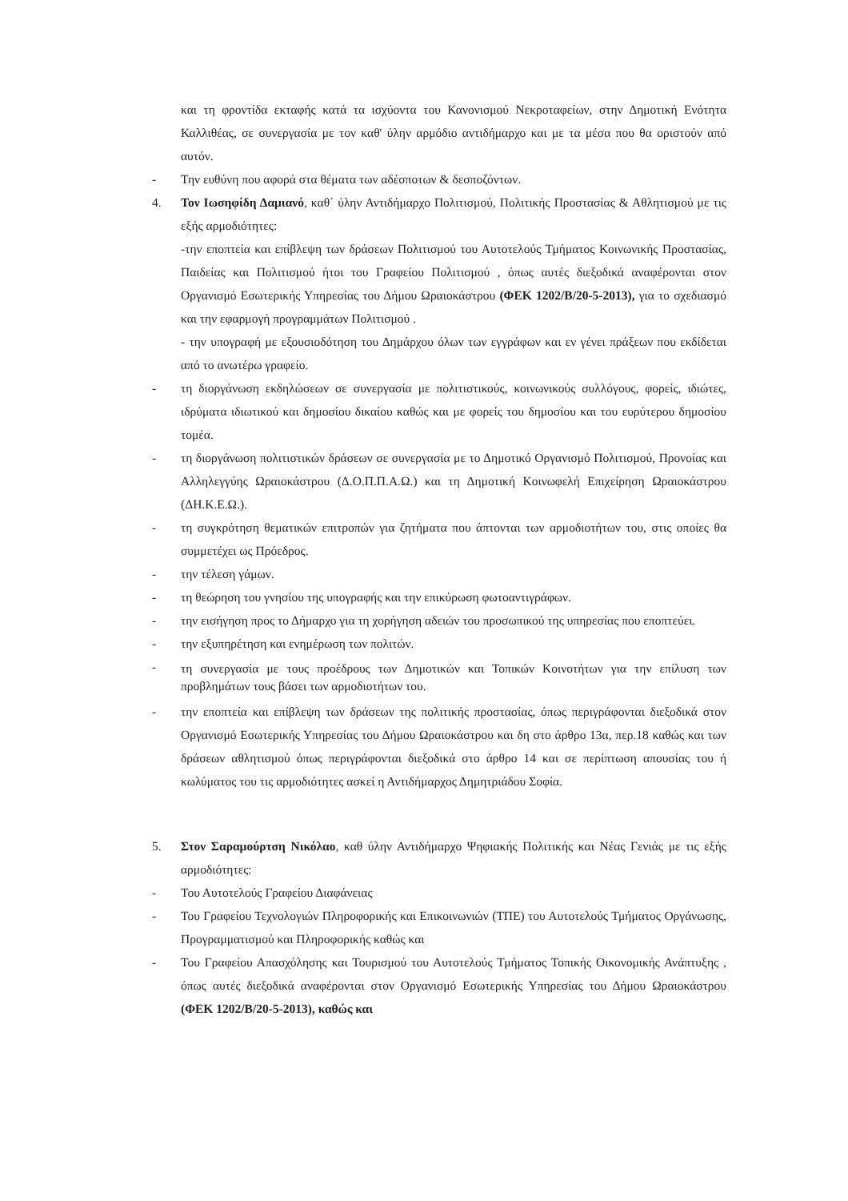και τη φροντίδα εκταφής κατά τα ισχύοντα του Κανονισμού Νεκροταφείων, στην Δημοτική Ενότητα Καλλιθέας, σε συνεργασία με τον καθ' ύλην αρμόδιο αντιδήμαρχο και με τα μέσα που θα οριστούν από αυτόν.
- Την ευθύνη που αφορά στα θέματα των αδέσποτων & δεσποζόντων.
4. Τον Ιωσηφίδη Δαμιανό, καθ΄ ύλην Αντιδήμαρχο Πολιτισμού, Πολιτικής Προστασίας & Αθλητισμού με τις εξής αρμοδιότητες:
-την εποπτεία και επίβλεψη των δράσεων Πολιτισμού του Αυτοτελούς Τμήματος Κοινωνικής Προστασίας, Παιδείας και Πολιτισμού ήτοι του Γραφείου Πολιτισμού , όπως αυτές διεξοδικά αναφέρονται στον Οργανισμό Εσωτερικής Υπηρεσίας του Δήμου Ωραιοκάστρου (ΦΕΚ 1202/Β/20-5-2013), για το σχεδιασμό και την εφαρμογή προγραμμάτων Πολιτισμού .
- την υπογραφή με εξουσιοδότηση του Δημάρχου όλων των εγγράφων και εν γένει πράξεων που εκδίδεται από το ανωτέρω γραφείο.
- τη διοργάνωση εκδηλώσεων σε συνεργασία με πολιτιστικούς, κοινωνικούς συλλόγους, φορείς, ιδιώτες, ιδρύματα ιδιωτικού και δημοσίου δικαίου καθώς και με φορείς του δημοσίου και του ευρύτερου δημοσίου τομέα.
- τη διοργάνωση πολιτιστικών δράσεων σε συνεργασία με το Δημοτικό Οργανισμό Πολιτισμού, Προνοίας και Αλληλεγγύης Ωραιοκάστρου (Δ.Ο.Π.Π.Α.Ω.) και τη Δημοτική Κοινωφελή Επιχείρηση Ωραιοκάστρου (ΔΗ.Κ.Ε.Ω.).
- τη συγκρότηση θεματικών επιτροπών για ζητήματα που άπτονται των αρμοδιοτήτων του, στις οποίες θα συμμετέχει ως Πρόεδρος.
- την τέλεση γάμων.
- τη θεώρηση του γνησίου της υπογραφής και την επικύρωση φωτοαντιγράφων.
- την εισήγηση προς το Δήμαρχο για τη χορήγηση αδειών του προσωπικού της υπηρεσίας που εποπτεύει.
- την εξυπηρέτηση και ενημέρωση των πολιτών.
-
τη συνεργασία με τους προέδρους των Δημοτικών και Τοπικών Κοινοτήτων για την επίλυση των προβλημάτων τους βάσει των αρμοδιοτήτων του.
- την εποπτεία και επίβλεψη των δράσεων της πολιτικής προστασίας, όπως περιγράφονται διεξοδικά στον Οργανισμό Εσωτερικής Υπηρεσίας του Δήμου Ωραιοκάστρου και δη στο άρθρο 13α, περ.18 καθώς και των δράσεων αθλητισμού όπως περιγράφονται διεξοδικά στο άρθρο 14 και σε περίπτωση απουσίας του ή κωλύματος του τις αρμοδιότητες ασκεί η Αντιδήμαρχος Δημητριάδου Σοφία.
5. Στον Σαραμούρτση Νικόλαο, καθ ύλην Αντιδήμαρχο Ψηφιακής Πολιτικής και Νέας Γενιάς με τις εξής αρμοδιότητες:
- Του Αυτοτελούς Γραφείου Διαφάνειας
- Του Γραφείου Τεχνολογιών Πληροφορικής και Επικοινωνιών (ΤΠΕ) του Αυτοτελούς Τμήματος Οργάνωσης, Προγραμματισμού και Πληροφορικής καθώς και
- Του Γραφείου Απασχόλησης και Τουρισμού του Αυτοτελούς Τμήματος Τοπικής Οικονομικής Ανάπτυξης , όπως αυτές διεξοδικά αναφέρονται στον Οργανισμό Εσωτερικής Υπηρεσίας του Δήμου Ωραιοκάστρου (ΦΕΚ 1202/Β/20-5-2013), καθώς και